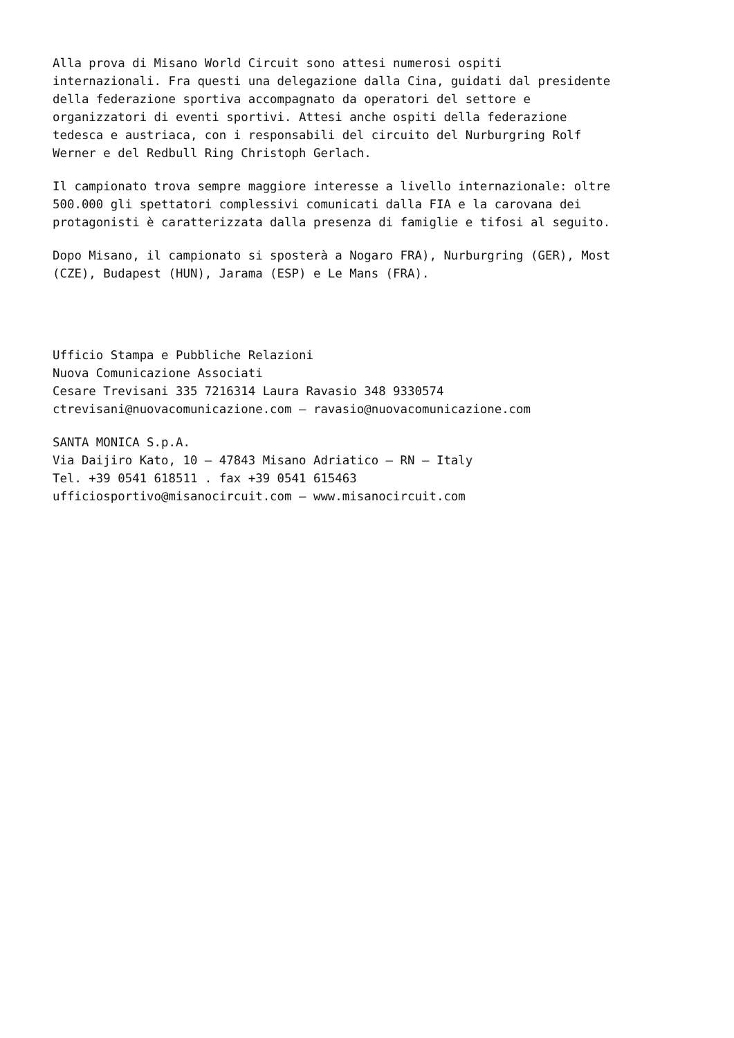Alla prova di Misano World Circuit sono attesi numerosi ospiti internazionali. Fra questi una delegazione dalla Cina, guidati dal presidente della federazione sportiva accompagnato da operatori del settore e organizzatori di eventi sportivi. Attesi anche ospiti della federazione tedesca e austriaca, con i responsabili del circuito del Nurburgring Rolf Werner e del Redbull Ring Christoph Gerlach.
Il campionato trova sempre maggiore interesse a livello internazionale: oltre 500.000 gli spettatori complessivi comunicati dalla FIA e la carovana dei protagonisti è caratterizzata dalla presenza di famiglie e tifosi al seguito.
Dopo Misano, il campionato si sposterà a Nogaro FRA), Nurburgring (GER), Most (CZE), Budapest (HUN), Jarama (ESP) e Le Mans (FRA).
Ufficio Stampa e Pubbliche Relazioni Nuova Comunicazione Associati Cesare Trevisani 335 7216314 Laura Ravasio 348 9330574 ctrevisani@nuovacomunicazione.com – ravasio@nuovacomunicazione.com
SANTA MONICA S.p.A. Via Daijiro Kato, 10 – 47843 Misano Adriatico – RN – Italy Tel. +39 0541 618511 . fax +39 0541 615463 ufficiosportivo@misanocircuit.com – www.misanocircuit.com